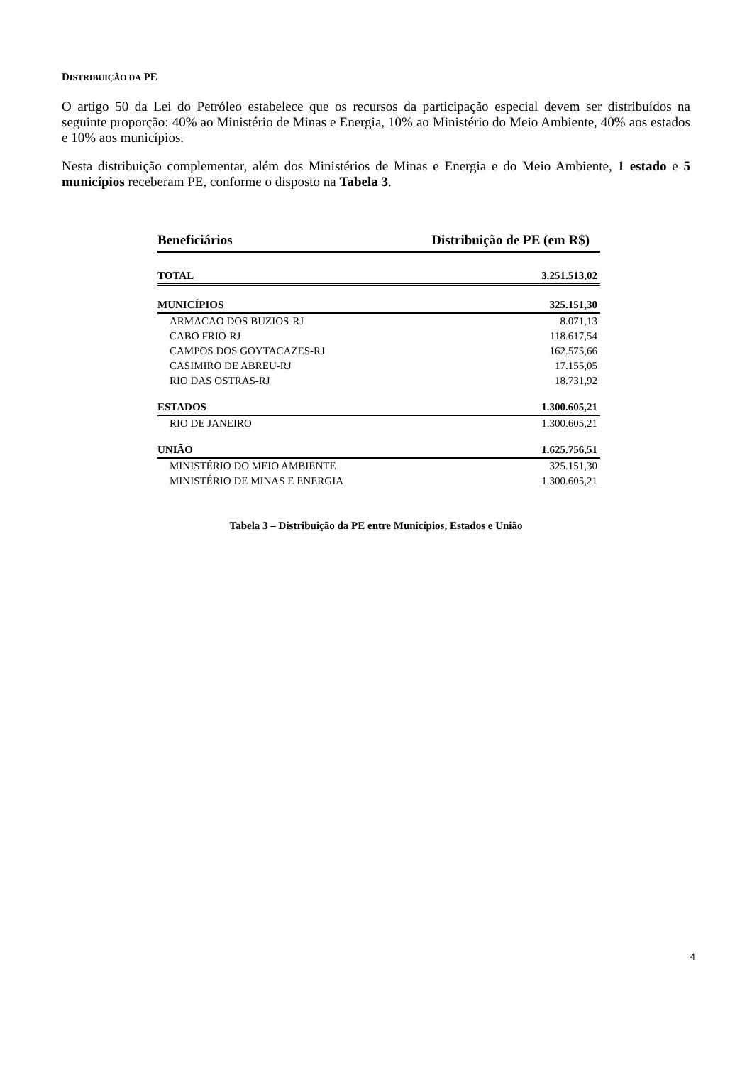DISTRIBUIÇÃO DA PE
O artigo 50 da Lei do Petróleo estabelece que os recursos da participação especial devem ser distribuídos na seguinte proporção: 40% ao Ministério de Minas e Energia, 10% ao Ministério do Meio Ambiente, 40% aos estados e 10% aos municípios.
Nesta distribuição complementar, além dos Ministérios de Minas e Energia e do Meio Ambiente, 1 estado e 5 municípios receberam PE, conforme o disposto na Tabela 3.
| Beneficiários | Distribuição de PE (em R$) |
| --- | --- |
| TOTAL | 3.251.513,02 |
| MUNICÍPIOS | 325.151,30 |
| ARMACAO DOS BUZIOS-RJ | 8.071,13 |
| CABO FRIO-RJ | 118.617,54 |
| CAMPOS DOS GOYTACAZES-RJ | 162.575,66 |
| CASIMIRO DE ABREU-RJ | 17.155,05 |
| RIO DAS OSTRAS-RJ | 18.731,92 |
| ESTADOS | 1.300.605,21 |
| RIO DE JANEIRO | 1.300.605,21 |
| UNIÃO | 1.625.756,51 |
| MINISTÉRIO DO MEIO AMBIENTE | 325.151,30 |
| MINISTÉRIO DE MINAS E ENERGIA | 1.300.605,21 |
Tabela 3 – Distribuição da PE entre Municípios, Estados e União
4